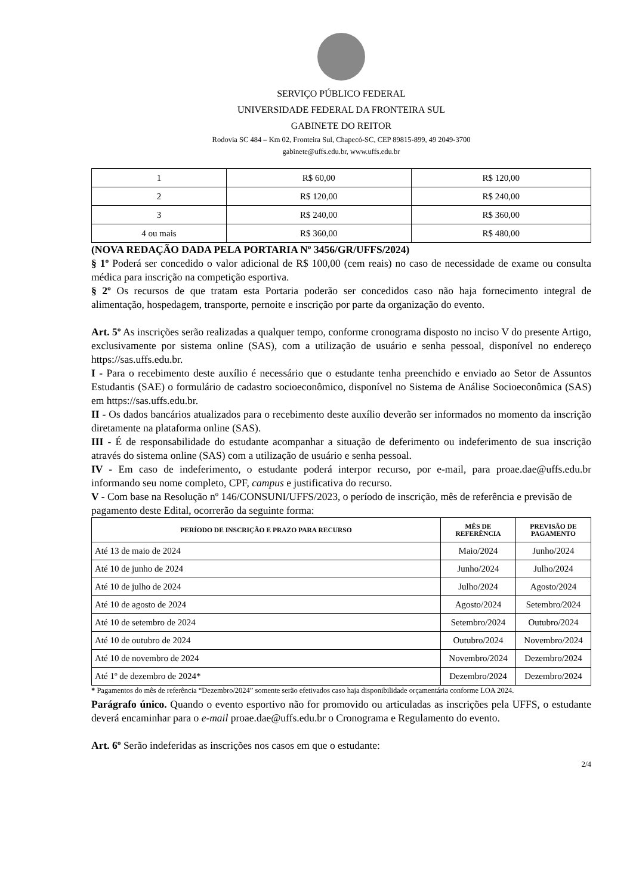SERVIÇO PÚBLICO FEDERAL
UNIVERSIDADE FEDERAL DA FRONTEIRA SUL
GABINETE DO REITOR
Rodovia SC 484 – Km 02, Fronteira Sul, Chapecó-SC, CEP 89815-899, 49 2049-3700
gabinete@uffs.edu.br, www.uffs.edu.br
| 1 | R$ 60,00 | R$ 120,00 |
| 2 | R$ 120,00 | R$ 240,00 |
| 3 | R$ 240,00 | R$ 360,00 |
| 4 ou mais | R$ 360,00 | R$ 480,00 |
(NOVA REDAÇÃO DADA PELA PORTARIA Nº 3456/GR/UFFS/2024)
§ 1º Poderá ser concedido o valor adicional de R$ 100,00 (cem reais) no caso de necessidade de exame ou consulta médica para inscrição na competição esportiva.
§ 2º Os recursos de que tratam esta Portaria poderão ser concedidos caso não haja fornecimento integral de alimentação, hospedagem, transporte, pernoite e inscrição por parte da organização do evento.
Art. 5º As inscrições serão realizadas a qualquer tempo, conforme cronograma disposto no inciso V do presente Artigo, exclusivamente por sistema online (SAS), com a utilização de usuário e senha pessoal, disponível no endereço https://sas.uffs.edu.br.
I - Para o recebimento deste auxílio é necessário que o estudante tenha preenchido e enviado ao Setor de Assuntos Estudantis (SAE) o formulário de cadastro socioeconômico, disponível no Sistema de Análise Socioeconômica (SAS) em https://sas.uffs.edu.br.
II - Os dados bancários atualizados para o recebimento deste auxílio deverão ser informados no momento da inscrição diretamente na plataforma online (SAS).
III - É de responsabilidade do estudante acompanhar a situação de deferimento ou indeferimento de sua inscrição através do sistema online (SAS) com a utilização de usuário e senha pessoal.
IV - Em caso de indeferimento, o estudante poderá interpor recurso, por e-mail, para proae.dae@uffs.edu.br informando seu nome completo, CPF, campus e justificativa do recurso.
V - Com base na Resolução nº 146/CONSUNI/UFFS/2023, o período de inscrição, mês de referência e previsão de pagamento deste Edital, ocorrerão da seguinte forma:
| PERÍODO DE INSCRIÇÃO E PRAZO PARA RECURSO | MÊS DE REFERÊNCIA | PREVISÃO DE PAGAMENTO |
| --- | --- | --- |
| Até 13 de maio de 2024 | Maio/2024 | Junho/2024 |
| Até 10 de junho de 2024 | Junho/2024 | Julho/2024 |
| Até 10 de julho de 2024 | Julho/2024 | Agosto/2024 |
| Até 10 de agosto de 2024 | Agosto/2024 | Setembro/2024 |
| Até 10 de setembro de 2024 | Setembro/2024 | Outubro/2024 |
| Até 10 de outubro de 2024 | Outubro/2024 | Novembro/2024 |
| Até 10 de novembro de 2024 | Novembro/2024 | Dezembro/2024 |
| Até 1º de dezembro de 2024* | Dezembro/2024 | Dezembro/2024 |
* Pagamentos do mês de referência “Dezembro/2024” somente serão efetivados caso haja disponibilidade orçamentária conforme LOA 2024.
Parágrafo único. Quando o evento esportivo não for promovido ou articuladas as inscrições pela UFFS, o estudante deverá encaminhar para o e-mail proae.dae@uffs.edu.br o Cronograma e Regulamento do evento.
Art. 6º Serão indeferidas as inscrições nos casos em que o estudante:
2/4